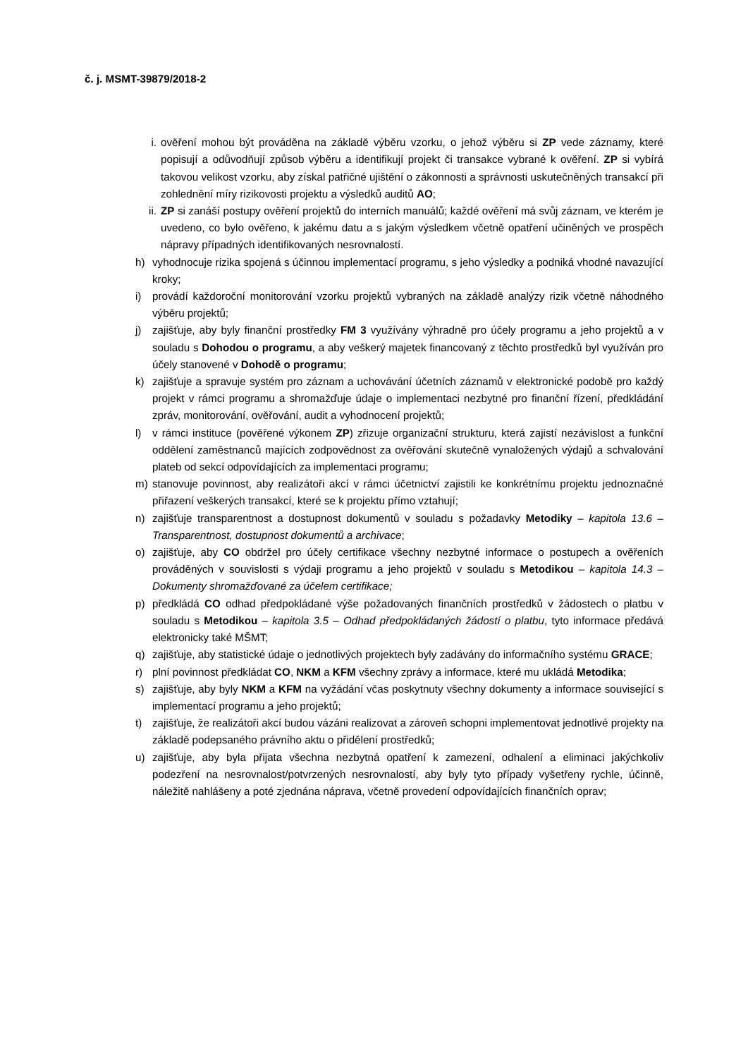č. j. MSMT-39879/2018-2
i. ověření mohou být prováděna na základě výběru vzorku, o jehož výběru si ZP vede záznamy, které popisují a odůvodňují způsob výběru a identifikují projekt či transakce vybrané k ověření. ZP si vybírá takovou velikost vzorku, aby získal patřičné ujištění o zákonnosti a správnosti uskutečněných transakcí při zohlednění míry rizikovosti projektu a výsledků auditů AO;
ii. ZP si zanáší postupy ověření projektů do interních manuálů; každé ověření má svůj záznam, ve kterém je uvedeno, co bylo ověřeno, k jakému datu a s jakým výsledkem včetně opatření učiněných ve prospěch nápravy případných identifikovaných nesrovnalostí.
h) vyhodnocuje rizika spojená s účinnou implementací programu, s jeho výsledky a podniká vhodné navazující kroky;
i) provádí každoroční monitorování vzorku projektů vybraných na základě analýzy rizik včetně náhodného výběru projektů;
j) zajišťuje, aby byly finanční prostředky FM 3 využívány výhradně pro účely programu a jeho projektů a v souladu s Dohodou o programu, a aby veškerý majetek financovaný z těchto prostředků byl využíván pro účely stanovené v Dohodě o programu;
k) zajišťuje a spravuje systém pro záznam a uchovávání účetních záznamů v elektronické podobě pro každý projekt v rámci programu a shromažďuje údaje o implementaci nezbytné pro finanční řízení, předkládání zpráv, monitorování, ověřování, audit a vyhodnocení projektů;
l) v rámci instituce (pověřené výkonem ZP) zřizuje organizační strukturu, která zajistí nezávislost a funkční oddělení zaměstnanců majících zodpovědnost za ověřování skutečně vynaložených výdajů a schvalování plateb od sekcí odpovídajících za implementaci programu;
m) stanovuje povinnost, aby realizátoři akcí v rámci účetnictví zajistili ke konkrétnímu projektu jednoznačné přiřazení veškerých transakcí, které se k projektu přímo vztahují;
n) zajišťuje transparentnost a dostupnost dokumentů v souladu s požadavky Metodiky – kapitola 13.6 – Transparentnost, dostupnost dokumentů a archivace;
o) zajišťuje, aby CO obdržel pro účely certifikace všechny nezbytné informace o postupech a ověřeních prováděných v souvislosti s výdaji programu a jeho projektů v souladu s Metodikou – kapitola 14.3 – Dokumenty shromažďované za účelem certifikace;
p) předkládá CO odhad předpokládané výše požadovaných finančních prostředků v žádostech o platbu v souladu s Metodikou – kapitola 3.5 – Odhad předpokládaných žádostí o platbu, tyto informace předává elektronicky také MŠMT;
q) zajišťuje, aby statistické údaje o jednotlivých projektech byly zadávány do informačního systému GRACE;
r) plní povinnost předkládat CO, NKM a KFM všechny zprávy a informace, které mu ukládá Metodika;
s) zajišťuje, aby byly NKM a KFM na vyžádání včas poskytnuty všechny dokumenty a informace související s implementací programu a jeho projektů;
t) zajišťuje, že realizátoři akcí budou vázáni realizovat a zároveň schopni implementovat jednotlivé projekty na základě podepsaného právního aktu o přidělení prostředků;
u) zajišťuje, aby byla přijata všechna nezbytná opatření k zamezení, odhalení a eliminaci jakýchkoliv podezření na nesrovnalost/potvrzených nesrovnalostí, aby byly tyto případy vyšetřeny rychle, účinně, náležitě nahlášeny a poté zjednána náprava, včetně provedení odpovídajících finančních oprav;